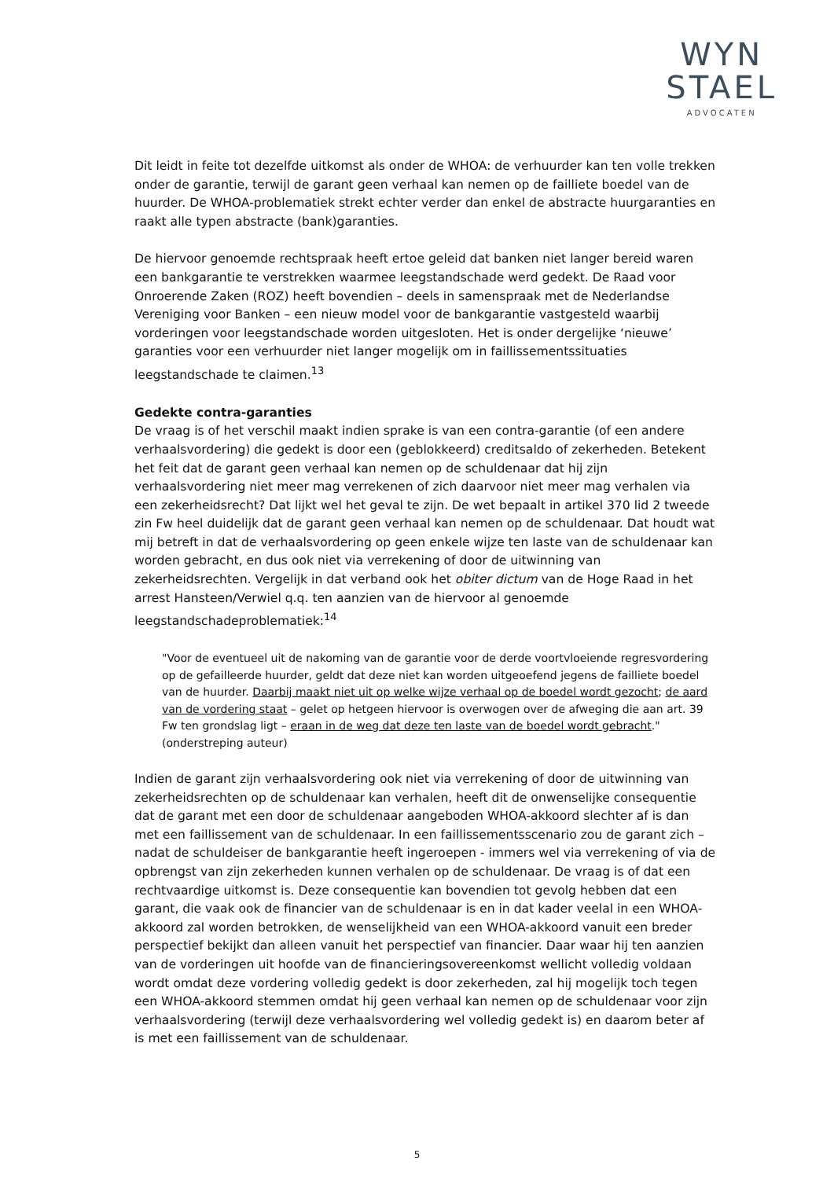WYN
STAEL
ADVOCATEN
Dit leidt in feite tot dezelfde uitkomst als onder de WHOA: de verhuurder kan ten volle trekken onder de garantie, terwijl de garant geen verhaal kan nemen op de failliete boedel van de huurder. De WHOA-problematiek strekt echter verder dan enkel de abstracte huurgaranties en raakt alle typen abstracte (bank)garanties.
De hiervoor genoemde rechtspraak heeft ertoe geleid dat banken niet langer bereid waren een bankgarantie te verstrekken waarmee leegstandschade werd gedekt. De Raad voor Onroerende Zaken (ROZ) heeft bovendien – deels in samenspraak met de Nederlandse Vereniging voor Banken – een nieuw model voor de bankgarantie vastgesteld waarbij vorderingen voor leegstandschade worden uitgesloten. Het is onder dergelijke ‘nieuwe’ garanties voor een verhuurder niet langer mogelijk om in faillissementssituaties leegstandschade te claimen.<sup>13</sup>
Gedekte contra-garanties
De vraag is of het verschil maakt indien sprake is van een contra-garantie (of een andere verhaalsvordering) die gedekt is door een (geblokkeerd) creditsaldo of zekerheden. Betekent het feit dat de garant geen verhaal kan nemen op de schuldenaar dat hij zijn verhaalsvordering niet meer mag verrekenen of zich daarvoor niet meer mag verhalen via een zekerheidsrecht? Dat lijkt wel het geval te zijn. De wet bepaalt in artikel 370 lid 2 tweede zin Fw heel duidelijk dat de garant geen verhaal kan nemen op de schuldenaar. Dat houdt wat mij betreft in dat de verhaalsvordering op geen enkele wijze ten laste van de schuldenaar kan worden gebracht, en dus ook niet via verrekening of door de uitwinning van zekerheidsrechten. Vergelijk in dat verband ook het obiter dictum van de Hoge Raad in het arrest Hansteen/Verwiel q.q. ten aanzien van de hiervoor al genoemde leegstandschadeproblematiek:<sup>14</sup>
"Voor de eventueel uit de nakoming van de garantie voor de derde voortvloeiende regresvordering op de gefailleerde huurder, geldt dat deze niet kan worden uitgeoefend jegens de failliete boedel van de huurder. Daarbij maakt niet uit op welke wijze verhaal op de boedel wordt gezocht; de aard van de vordering staat – gelet op hetgeen hiervoor is overwogen over de afweging die aan art. 39 Fw ten grondslag ligt – eraan in de weg dat deze ten laste van de boedel wordt gebracht." (onderstreping auteur)
Indien de garant zijn verhaalsvordering ook niet via verrekening of door de uitwinning van zekerheidsrechten op de schuldenaar kan verhalen, heeft dit de onwenselijke consequentie dat de garant met een door de schuldenaar aangeboden WHOA-akkoord slechter af is dan met een faillissement van de schuldenaar. In een faillissementsscenario zou de garant zich – nadat de schuldeiser de bankgarantie heeft ingeroepen - immers wel via verrekening of via de opbrengst van zijn zekerheden kunnen verhalen op de schuldenaar. De vraag is of dat een rechtvaardige uitkomst is. Deze consequentie kan bovendien tot gevolg hebben dat een garant, die vaak ook de financier van de schuldenaar is en in dat kader veelal in een WHOA-akkoord zal worden betrokken, de wenselijkheid van een WHOA-akkoord vanuit een breder perspectief bekijkt dan alleen vanuit het perspectief van financier. Daar waar hij ten aanzien van de vorderingen uit hoofde van de financieringsovereenkomst wellicht volledig voldaan wordt omdat deze vordering volledig gedekt is door zekerheden, zal hij mogelijk toch tegen een WHOA-akkoord stemmen omdat hij geen verhaal kan nemen op de schuldenaar voor zijn verhaalsvordering (terwijl deze verhaalsvordering wel volledig gedekt is) en daarom beter af is met een faillissement van de schuldenaar.
5